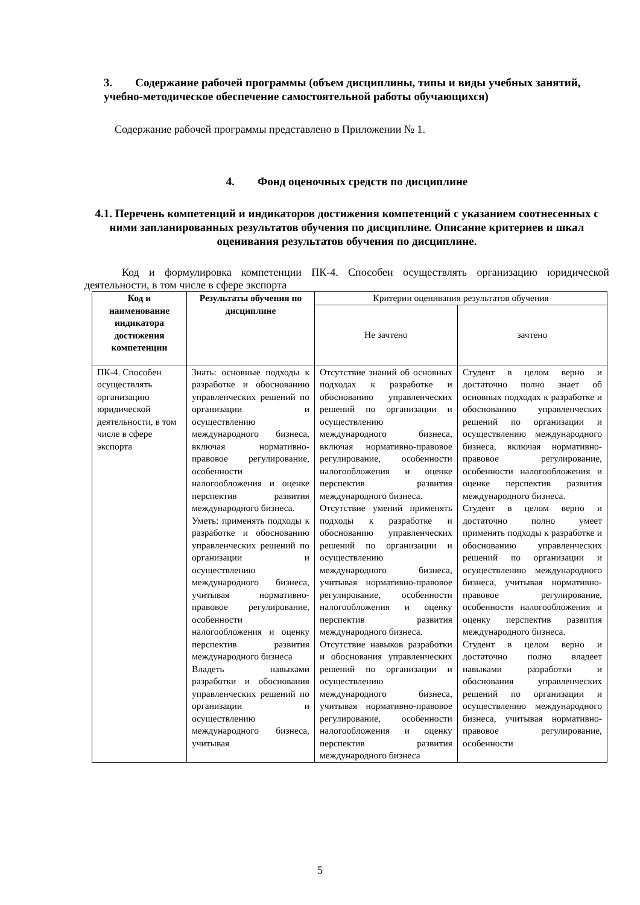3. Содержание рабочей программы (объем дисциплины, типы и виды учебных занятий, учебно-методическое обеспечение самостоятельной работы обучающихся)
Содержание рабочей программы представлено в Приложении № 1.
4. Фонд оценочных средств по дисциплине
4.1. Перечень компетенций и индикаторов достижения компетенций с указанием соотнесенных с ними запланированных результатов обучения по дисциплине. Описание критериев и шкал оценивания результатов обучения по дисциплине.
Код и формулировка компетенции ПК-4. Способен осуществлять организацию юридической деятельности, в том числе в сфере экспорта
| Код и наименование индикатора достижения компетенции | Результаты обучения по дисциплине | Критерии оценивания результатов обучения | |
| --- | --- | --- | --- |
| | | Не зачтено | зачтено |
| ПК-4. Способен осуществлять организацию юридической деятельности, в том числе в сфере экспорта | Знать: основные подходы к разработке и обоснованию управленческих решений по организации и осуществлению международного бизнеса, включая нормативно-правовое регулирование, особенности налогообложения и оценке перспектив развития международного бизнеса. Уметь: применять подходы к разработке и обоснованию управленческих решений по организации и осуществлению международного бизнеса, учитывая нормативно-правовое регулирование, особенности налогообложения и оценку перспектив развития международного бизнеса Владеть навыками разработки и обоснования управленческих решений по организации и осуществлению международного бизнеса, учитывая | Отсутствие знаний об основных подходах к разработке и обоснованию управленческих решений по организации и осуществлению международного бизнеса, включая нормативно-правовое регулирование, особенности налогообложения и оценке перспектив развития международного бизнеса. Отсутствие умений применять подходы к разработке и обоснованию управленческих решений по организации и осуществлению международного бизнеса, учитывая нормативно-правовое регулирование, особенности налогообложения и оценку перспектив развития международного бизнеса. Отсутствие навыков разработки и обоснования управленческих решений по организации и осуществлению международного бизнеса, учитывая нормативно-правовое регулирование, особенности налогообложения и оценку перспектив развития международного бизнеса | Студент в целом верно и достаточно полно знает об основных подходах к разработке и обоснованию управленческих решений по организации и осуществлению международного бизнеса, включая нормативно-правовое регулирование, особенности налогообложения и оценке перспектив развития международного бизнеса. Студент в целом верно и достаточно полно умеет применять подходы к разработке и обоснованию управленческих решений по организации и осуществлению международного бизнеса, учитывая нормативно-правовое регулирование, особенности налогообложения и оценку перспектив развития международного бизнеса. Студент в целом верно и достаточно полно владеет навыками разработки и обоснования управленческих решений по организации и осуществлению международного бизнеса, учитывая нормативно-правовое регулирование, особенности |
5